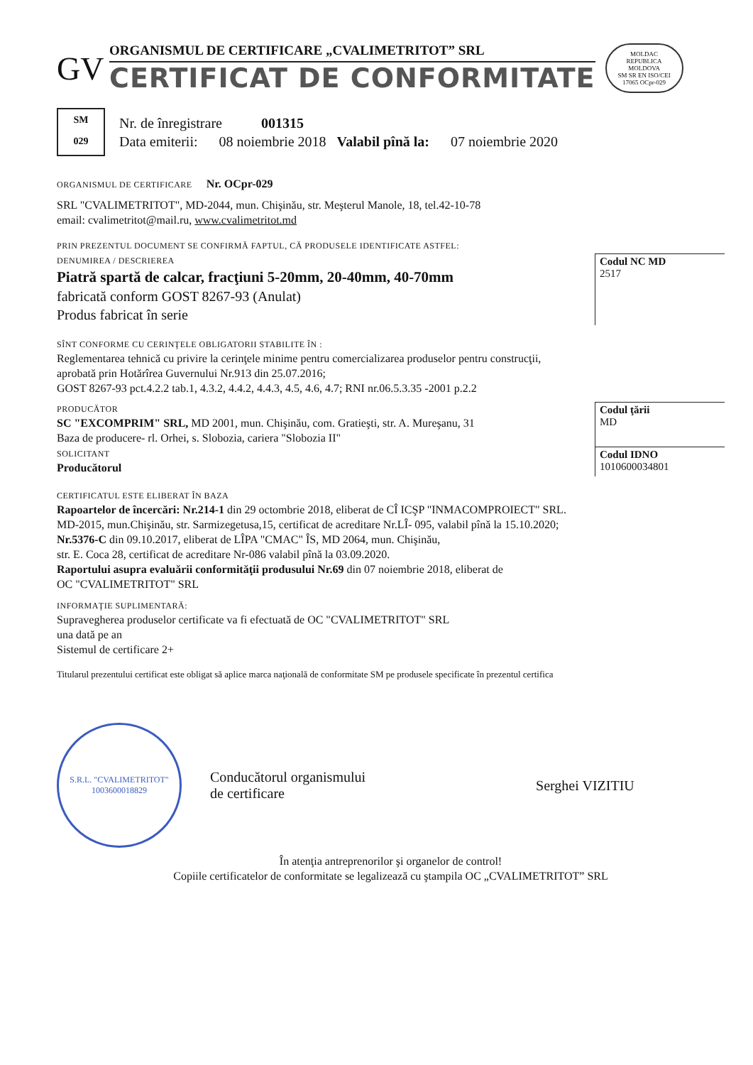GV
ORGANISMUL DE CERTIFICARE „CVALIMETRITOT” SRL
CERTIFICAT DE CONFORMITATE
MOLDAC
REPUBLICA MOLDOVA
SM SR EN ISO/CEI 17065 OCpr-029
SM
029
Nr. de înregistrare 001315
Data emiterii: 08 noiembrie 2018 Valabil pînă la: 07 noiembrie 2020
ORGANISMUL DE CERTIFICARE Nr. OCpr-029
SRL "CVALIMETRITOT", MD-2044, mun. Chişinău, str. Meşterul Manole, 18, tel.42-10-78
email: cvalimetritot@mail.ru, www.cvalimetritot.md
PRIN PREZENTUL DOCUMENT SE CONFIRMĂ FAPTUL, CĂ PRODUSELE IDENTIFICATE ASTFEL:
DENUMIREA / DESCRIEREA
Piatră spartă de calcar, fracţiuni 5-20mm, 20-40mm, 40-70mm
fabricată conform GOST 8267-93 (Anulat)
Produs fabricat în serie
Codul NC MD
2517
SÎNT CONFORME CU CERINŢELE OBLIGATORII STABILITE ÎN :
Reglementarea tehnică cu privire la cerinţele minime pentru comercializarea produselor pentru construcţii,
aprobată prin Hotărîrea Guvernului Nr.913 din 25.07.2016;
GOST 8267-93 pct.4.2.2 tab.1, 4.3.2, 4.4.2, 4.4.3, 4.5, 4.6, 4.7; RNI nr.06.5.3.35 -2001 p.2.2
PRODUCĂTOR
SC "EXCOMPRIM" SRL, MD 2001, mun. Chişinău, com. Gratieşti, str. A. Mureşanu, 31
Baza de producere- rl. Orhei, s. Slobozia, cariera "Slobozia II"
Codul ţării
MD
SOLICITANT
Producătorul
Codul IDNO
1010600034801
CERTIFICATUL ESTE ELIBERAT ÎN BAZA
Rapoartelor de încercări: Nr.214-1 din 29 octombrie 2018, eliberat de CÎ ICŞP "INMACOMPROIECT" SRL.
MD-2015, mun.Chişinău, str. Sarmizegetusa,15, certificat de acreditare Nr.LÎ- 095, valabil pînă la 15.10.2020;
Nr.5376-C din 09.10.2017, eliberat de LÎPA "CMAC" ÎS, MD 2064, mun. Chişinău,
str. E. Coca 28, certificat de acreditare Nr-086 valabil pînă la 03.09.2020.
Raportului asupra evaluării conformităţii produsului Nr.69 din 07 noiembrie 2018, eliberat de
OC "CVALIMETRITOT" SRL
INFORMAŢIE SUPLIMENTARĂ:
Supravegherea produselor certificate va fi efectuată de OC "CVALIMETRITOT" SRL
una dată pe an
Sistemul de certificare 2+
Titularul prezentului certificat este obligat să aplice marca naţională de conformitate SM pe produsele specificate în prezentul certifica
S.R.L. "CVALIMETRITOT"
1003600018829
Conducătorul organismului
de certificare
Serghei VIZITIU
În atenţia antreprenorilor şi organelor de control!
Copiile certificatelor de conformitate se legalizează cu ştampila OC „CVALIMETRITOT” SRL